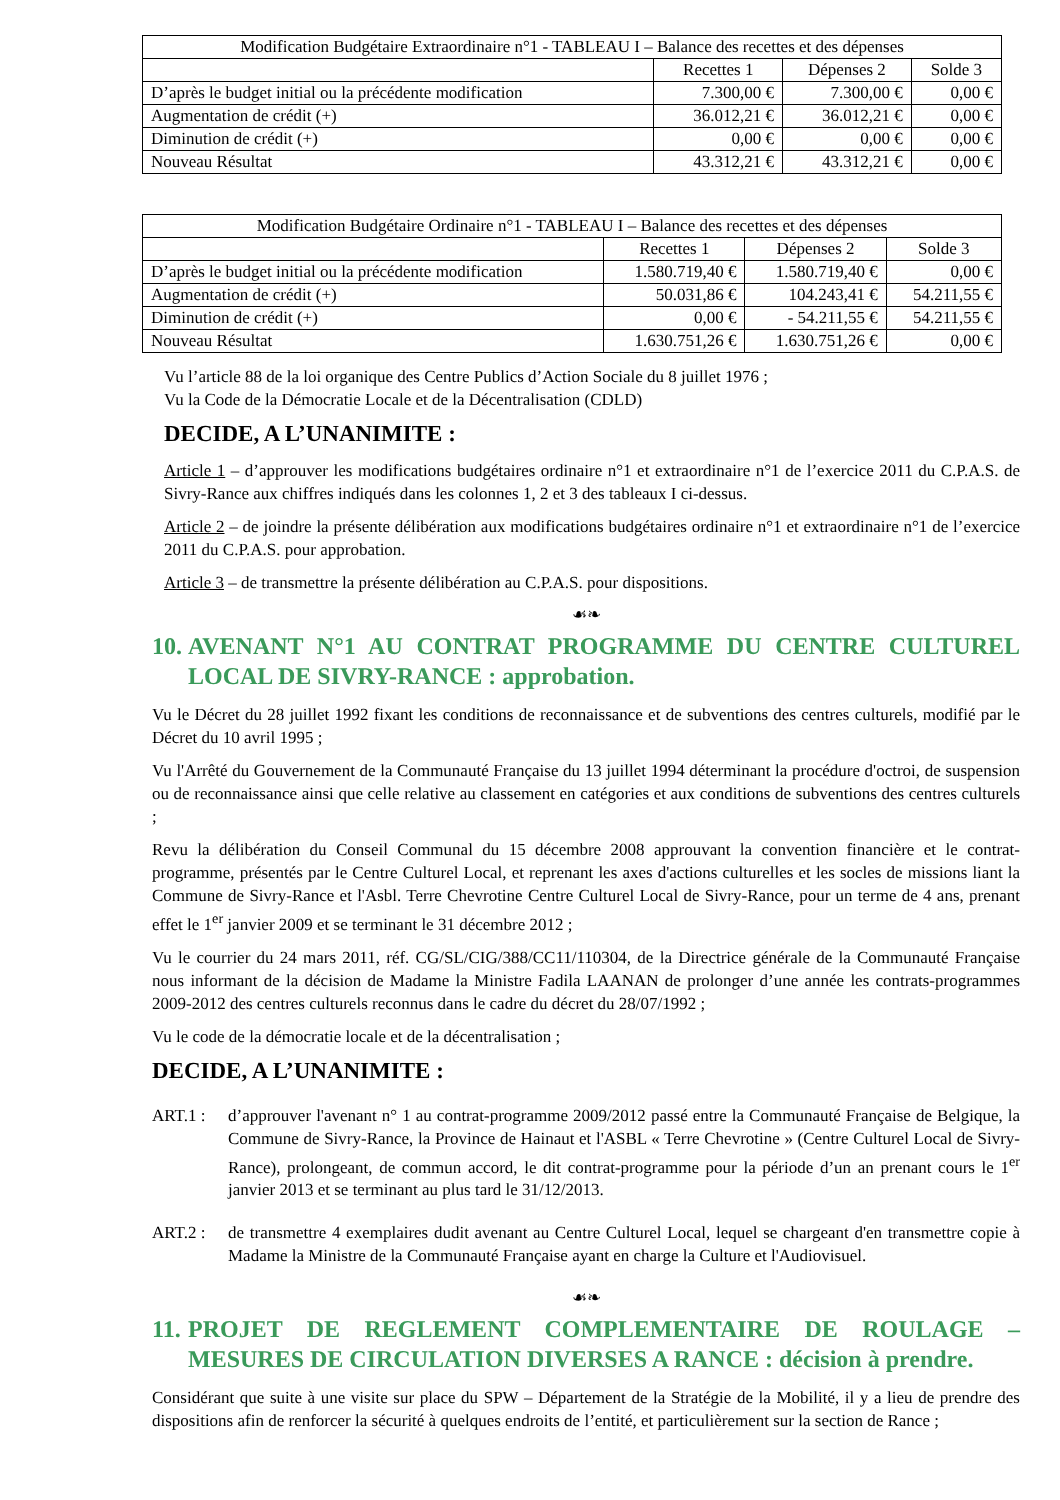| Modification Budgétaire Extraordinaire n°1 - TABLEAU I – Balance des recettes et des dépenses | | | |
| --- | --- | --- | --- |
| | Recettes 1 | Dépenses 2 | Solde 3 |
| D’après le budget initial ou la précédente modification | 7.300,00 € | 7.300,00 € | 0,00 € |
| Augmentation de crédit (+) | 36.012,21 € | 36.012,21 € | 0,00 € |
| Diminution de crédit (+) | 0,00 € | 0,00 € | 0,00 € |
| Nouveau Résultat | 43.312,21 € | 43.312,21 € | 0,00 € |
| Modification Budgétaire Ordinaire n°1 - TABLEAU I – Balance des recettes et des dépenses | | | |
| --- | --- | --- | --- |
| | Recettes 1 | Dépenses 2 | Solde 3 |
| D’après le budget initial ou la précédente modification | 1.580.719,40 € | 1.580.719,40 € | 0,00 € |
| Augmentation de crédit (+) | 50.031,86 € | 104.243,41 € | 54.211,55 € |
| Diminution de crédit (+) | 0,00 € | - 54.211,55 € | 54.211,55 € |
| Nouveau Résultat | 1.630.751,26 € | 1.630.751,26 € | 0,00 € |
Vu l’article 88 de la loi organique des Centre Publics d’Action Sociale du 8 juillet 1976 ;
Vu la Code de la Démocratie Locale et de la Décentralisation (CDLD)
DECIDE, A L’UNANIMITE :
Article 1 – d’approuver les modifications budgétaires ordinaire n°1 et extraordinaire n°1 de l’exercice 2011 du C.P.A.S. de Sivry-Rance aux chiffres indiqués dans les colonnes 1, 2 et 3 des tableaux I ci-dessus.
Article 2 – de joindre la présente délibération aux modifications budgétaires ordinaire n°1 et extraordinaire n°1 de l’exercice 2011 du C.P.A.S. pour approbation.
Article 3 – de transmettre la présente délibération au C.P.A.S. pour dispositions.
☙❧
10. AVENANT N°1 AU CONTRAT PROGRAMME DU CENTRE CULTUREL LOCAL DE SIVRY-RANCE : approbation.
Vu le Décret du 28 juillet 1992 fixant les conditions de reconnaissance et de subventions des centres culturels, modifié par le Décret du 10 avril 1995 ;
Vu l'Arrêté du Gouvernement de la Communauté Française du 13 juillet 1994 déterminant la procédure d'octroi, de suspension ou de reconnaissance ainsi que celle relative au classement en catégories et aux conditions de subventions des centres culturels ;
Revu la délibération du Conseil Communal du 15 décembre 2008 approuvant la convention financière et le contrat-programme, présentés par le Centre Culturel Local, et reprenant les axes d'actions culturelles et les socles de missions liant la Commune de Sivry-Rance et l'Asbl. Terre Chevrotine Centre Culturel Local de Sivry-Rance, pour un terme de 4 ans, prenant effet le 1<sup>er</sup> janvier 2009 et se terminant le 31 décembre 2012 ;
Vu le courrier du 24 mars 2011, réf. CG/SL/CIG/388/CC11/110304, de la Directrice générale de la Communauté Française nous informant de la décision de Madame la Ministre Fadila LAANAN de prolonger d’une année les contrats-programmes 2009-2012 des centres culturels reconnus dans le cadre du décret du 28/07/1992 ;
Vu le code de la démocratie locale et de la décentralisation ;
DECIDE, A L’UNANIMITE :
ART.1 : d’approuver l'avenant n° 1 au contrat-programme 2009/2012 passé entre la Communauté Française de Belgique, la Commune de Sivry-Rance, la Province de Hainaut et l'ASBL « Terre Chevrotine » (Centre Culturel Local de Sivry-Rance), prolongeant, de commun accord, le dit contrat-programme pour la période d’un an prenant cours le 1<sup>er</sup> janvier 2013 et se terminant au plus tard le 31/12/2013.
ART.2 : de transmettre 4 exemplaires dudit avenant au Centre Culturel Local, lequel se chargeant d'en transmettre copie à Madame la Ministre de la Communauté Française ayant en charge la Culture et l'Audiovisuel.
☙❧
11. PROJET DE REGLEMENT COMPLEMENTAIRE DE ROULAGE – MESURES DE CIRCULATION DIVERSES A RANCE : décision à prendre.
Considérant que suite à une visite sur place du SPW – Département de la Stratégie de la Mobilité, il y a lieu de prendre des dispositions afin de renforcer la sécurité à quelques endroits de l’entité, et particulièrement sur la section de Rance ;